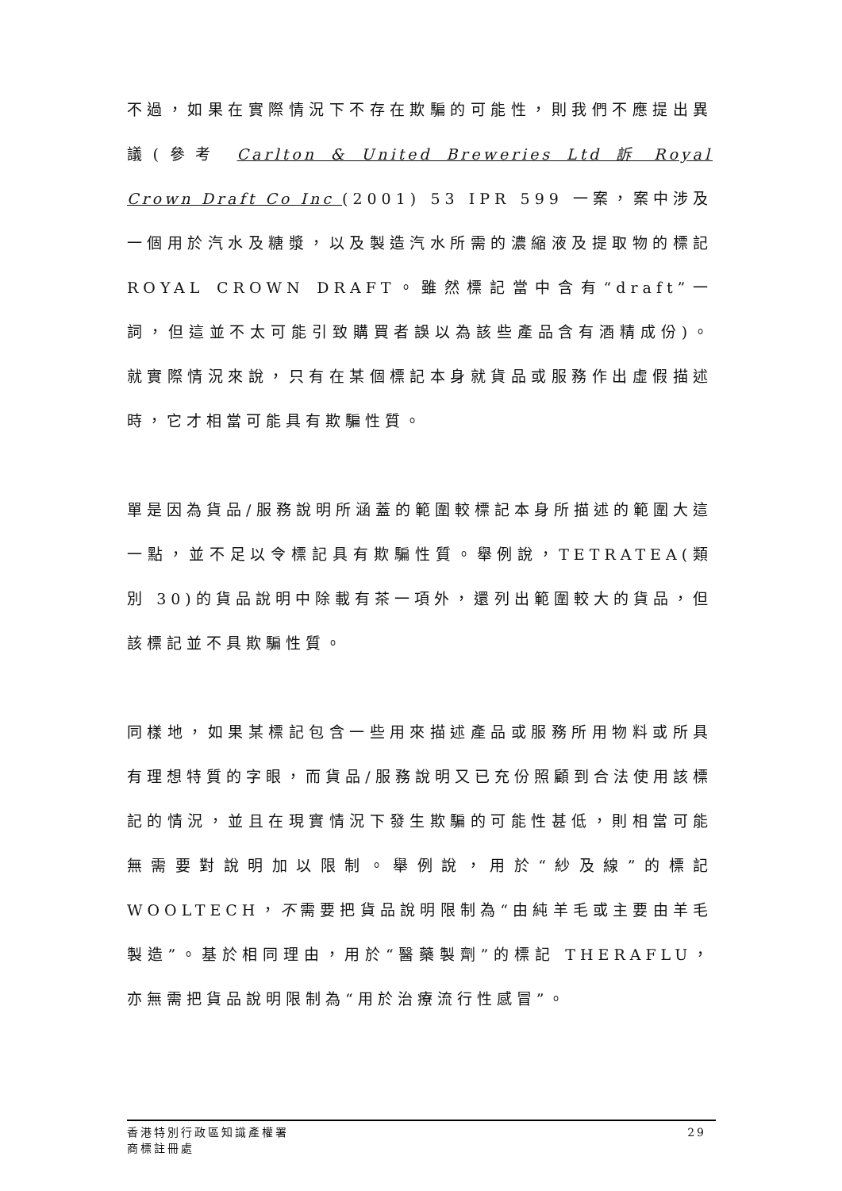不過，如果在實際情況下不存在欺騙的可能性，則我們不應提出異議(參考 Carlton & United Breweries Ltd 訴 Royal Crown Draft Co Inc (2001) 53 IPR 599 一案，案中涉及一個用於汽水及糖漿，以及製造汽水所需的濃縮液及提取物的標記 ROYAL CROWN DRAFT。雖然標記當中含有“draft”一詞，但這並不太可能引致購買者誤以為該些產品含有酒精成份)。就實際情況來說，只有在某個標記本身就貨品或服務作出虛假描述時，它才相當可能具有欺騙性質。
單是因為貨品/服務說明所涵蓋的範圍較標記本身所描述的範圍大這一點，並不足以令標記具有欺騙性質。舉例說，TETRATEA(類別 30)的貨品說明中除載有茶一項外，還列出範圍較大的貨品，但該標記並不具欺騙性質。
同樣地，如果某標記包含一些用來描述產品或服務所用物料或所具有理想特質的字眼，而貨品/服務說明又已充份照顧到合法使用該標記的情況，並且在現實情況下發生欺騙的可能性甚低，則相當可能無需要對說明加以限制。舉例說，用於“紗及線”的標記 WOOLTECH，不需要把貨品說明限制為“由純羊毛或主要由羊毛製造”。基於相同理由，用於“醫藥製劑”的標記 THERAFLU，亦無需把貨品說明限制為“用於治療流行性感冒”。
香港特別行政區知識產權署
商標註冊處
29